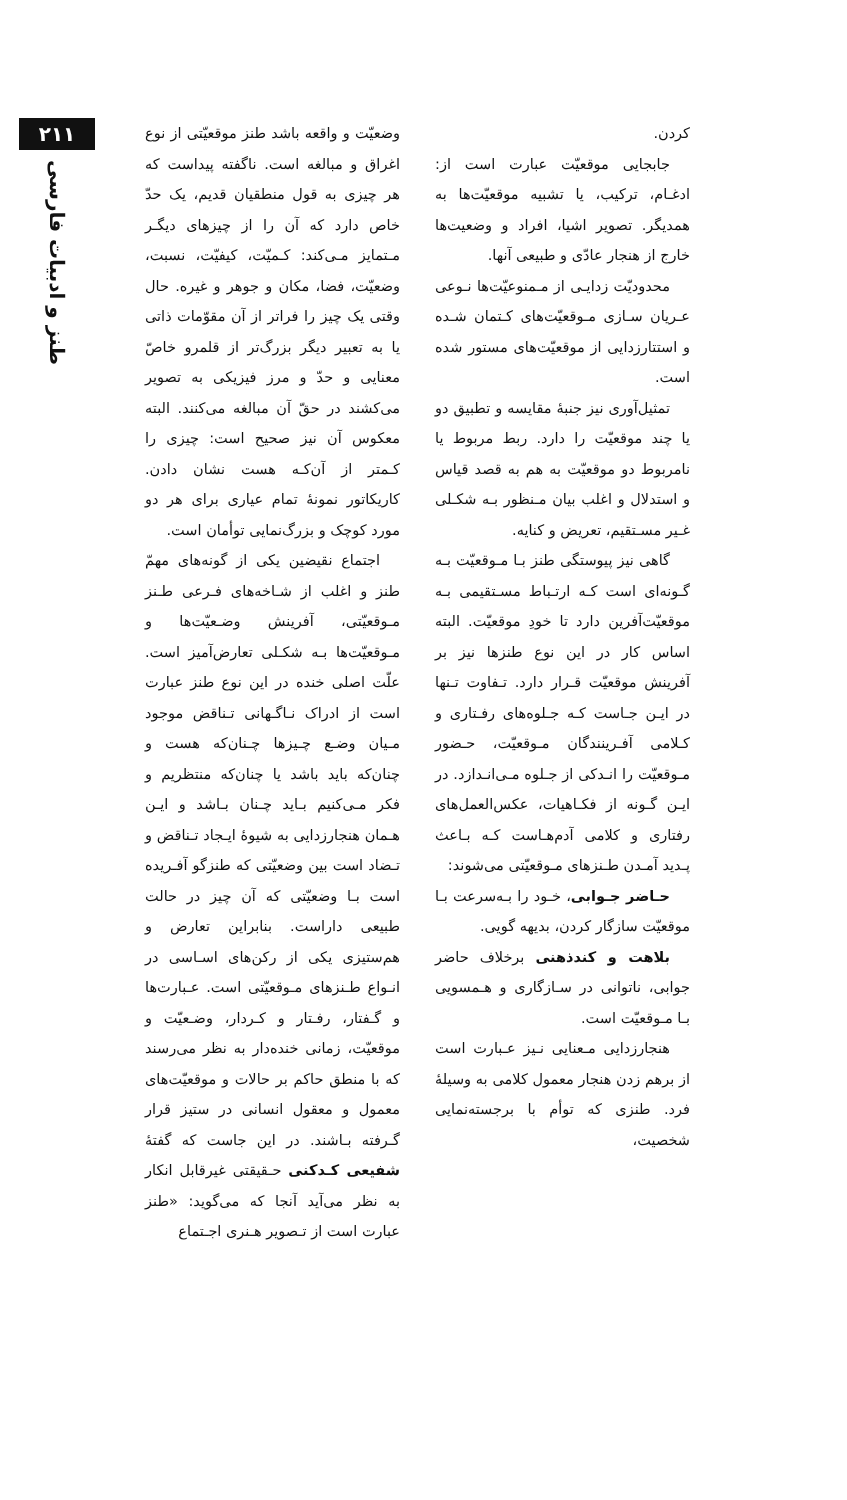کردن.
جابجایی موقعیّت عبارت است از: ادغـام، ترکیب، یا تشبیه موقعیّت‌ها به همدیگر. تصویر اشیا، افراد و وضعیت‌ها خارج از هنجار عادّی و طبیعی آنها.
محدودیّت زدایـی از مـمنوعیّت‌ها نـوعی عـریان سـازی مـوقعیّت‌های کـتمان شـده و استتارزدایی از موقعیّت‌های مستور شده است.
تمثیل‌آوری نیز جنبهٔ مقایسه و تطبیق دو یا چند موقعیّت را دارد. ربط مربوط یا نامربوط دو موقعیّت به هم به قصد قیاس و استدلال و اغلب بیان مـنظور بـه شکـلی غـیر مسـتقیم، تعریض و کنایه.
گاهی نیز پیوستگی طنز بـا مـوقعیّت بـه گـونه‌ای است کـه ارتـباط مسـتقیمی بـه موقعیّت‌آفرین دارد تا خودِ موقعیّت. البته اساس کار در این نوع طنزها نیز بر آفرینش موقعیّت قـرار دارد. تـفاوت تـنها در ایـن جـاست کـه جـلوه‌های رفـتاری و کـلامی آفـرینندگان مـوقعیّت، حـضور مـوقعیّت را انـدکی از جـلوه مـی‌انـدازد. در ایـن گـونه از فکـاهیات، عکس‌العمل‌های رفتاری و کلامی آدم‌هـاست کـه بـاعث پـدید آمـدن طـنزهای مـوقعیّتی می‌شوند:
حـاضر جـوابی، خـود را بـه‌سرعت بـا موقعیّت سازگار کردن، بدیهه گویی.
بلاهت و کندذهنی برخلاف حاضر جوابی، ناتوانی در سـازگاری و هـمسویی بـا مـوقعیّت است.
هنجارزدایی مـعنایی نـیز عـبارت است از برهم زدن هنجار معمول کلامی به وسیلهٔ فرد. طنزی که توأم با برجسته‌نمایی شخصیت،
وضعیّت و واقعه باشد طنز موقعیّتی از نوع اغراق و مبالغه است. ناگفته پیداست که هر چیزی به قول منطقیان قدیم، یک حدّ خاص دارد که آن را از چیزهای دیگـر مـتمایز مـی‌کند: کـمیّت، کیفیّت، نسبت، وضعیّت، فضا، مکان و جوهر و غیره. حال وقتی یک چیز را فراتر از آن مقوّمات ذاتی یا به تعبیر دیگر بزرگ‌تر از قلمرو خاصّ معنایی و حدّ و مرز فیزیکی به تصویر می‌کشند در حقّ آن مبالغه می‌کنند. البته معکوس آن نیز صحیح است: چیزی را کـمتر از آن‌کـه هست نشان دادن. کاریکاتور نمونهٔ تمام عیاری برای هر دو مورد کوچک و بزرگ‌نمایی توأمان است.
اجتماع نقیضین یکی از گونه‌های مهمّ طنز و اغلب از شـاخه‌های فـرعی طـنز مـوقعیّتی، آفرینش وضـعیّت‌ها و مـوقعیّت‌ها بـه شکـلی تعارض‌آمیز است. علّت اصلی خنده در این نوع طنز عبارت است از ادراک نـاگـهانی تـناقض موجود مـیان وضـع چـیزها چـنان‌که هست و چنان‌که باید باشد یا چنان‌که منتظریم و فکر مـی‌کنیم بـاید چـنان بـاشد و ایـن هـمان هنجارزدایی به شیوهٔ ایـجاد تـناقض و تـضاد است بین وضعیّتی که طنزگو آفـریده است بـا وضعیّتی که آن چیز در حالت طبیعی داراست. بنابراین تعارض و هم‌ستیزی یکی از رکن‌های اسـاسی در انـواع طـنزهای مـوقعیّتی است. عـبارت‌ها و گـفتار، رفـتار و کـردار، وضـعیّت و موقعیّت، زمانی خنده‌دار به نظر می‌رسند که با منطق حاکم بر حالات و موقعیّت‌های معمول و معقول انسانی در ستیز قرار گـرفته بـاشند. در این جاست که گفتهٔ شفیعی کـدکنی حـقیقتی غیرقابل انکار به نظر می‌آید آنجا که می‌گوید: «طنز عبارت است از تـصویر هـنری اجـتماع
۲۱۱
طنز و ادبیات فارسی